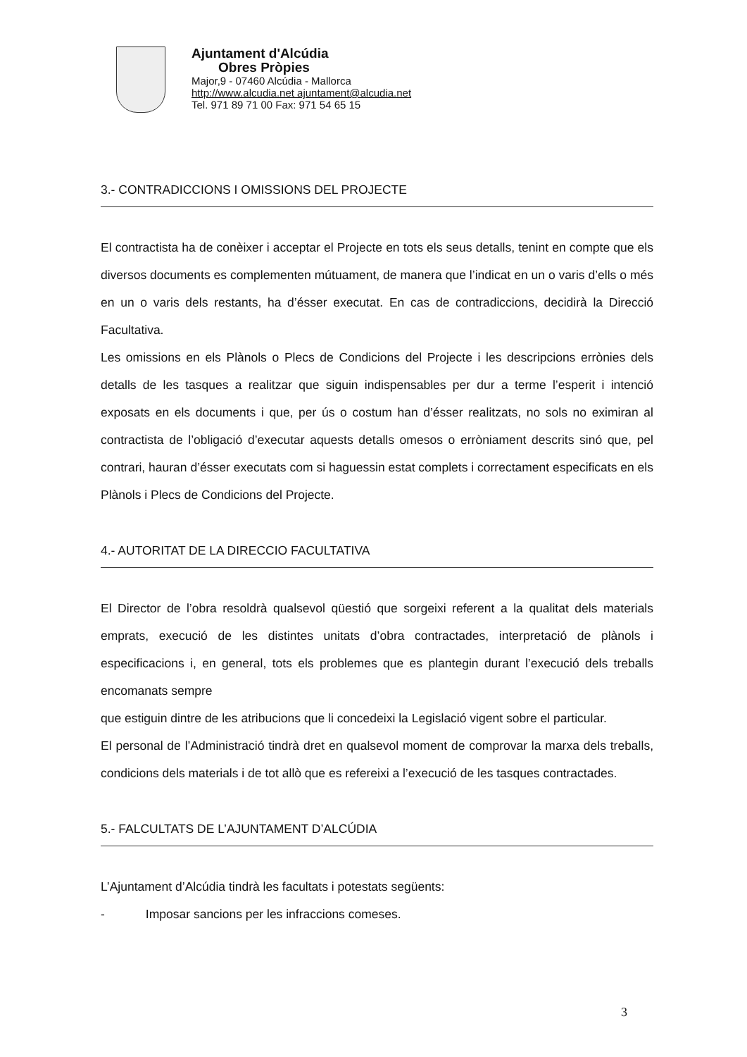Ajuntament d'Alcúdia
Obres Pròpies
Major,9 - 07460 Alcúdia - Mallorca
http://www.alcudia.net ajuntament@alcudia.net
Tel. 971 89 71 00 Fax: 971 54 65 15
3.- CONTRADICCIONS I OMISSIONS DEL PROJECTE
El contractista ha de conèixer i acceptar el Projecte en tots els seus detalls, tenint en compte que els diversos documents es complementen mútuament, de manera que l’indicat en un o varis d’ells o més en un o varis dels restants, ha d’ésser executat. En cas de contradiccions, decidirà la Direcció Facultativa.
Les omissions en els Plànols o Plecs de Condicions del Projecte i les descripcions errònies dels detalls de les tasques a realitzar que siguin indispensables per dur a terme l’esperit i intenció exposats en els documents i que, per ús o costum han d’ésser realitzats, no sols no eximiran al contractista de l’obligació d’executar aquests detalls omesos o erròniament descrits sinó que, pel contrari, hauran d’ésser executats com si haguessin estat complets i correctament especificats en els Plànols i Plecs de Condicions del Projecte.
4.- AUTORITAT DE LA DIRECCIO FACULTATIVA
El Director de l’obra resoldrà qualsevol qüestió que sorgeixi referent a la qualitat dels materials emprats, execució de les distintes unitats d’obra contractades, interpretació de plànols i especificacions i, en general, tots els problemes que es plantegin durant l’execució dels treballs encomanats sempre
que estiguin dintre de les atribucions que li concedeixi la Legislació vigent sobre el particular.
El personal de l’Administració tindrà dret en qualsevol moment de comprovar la marxa dels treballs, condicions dels materials i de tot allò que es refereixi a l’execució de les tasques contractades.
5.- FALCULTATS DE L’AJUNTAMENT D’ALCÚDIA
L’Ajuntament d’Alcúdia tindrà les facultats i potestats següents:
- Imposar sancions per les infraccions comeses.
3